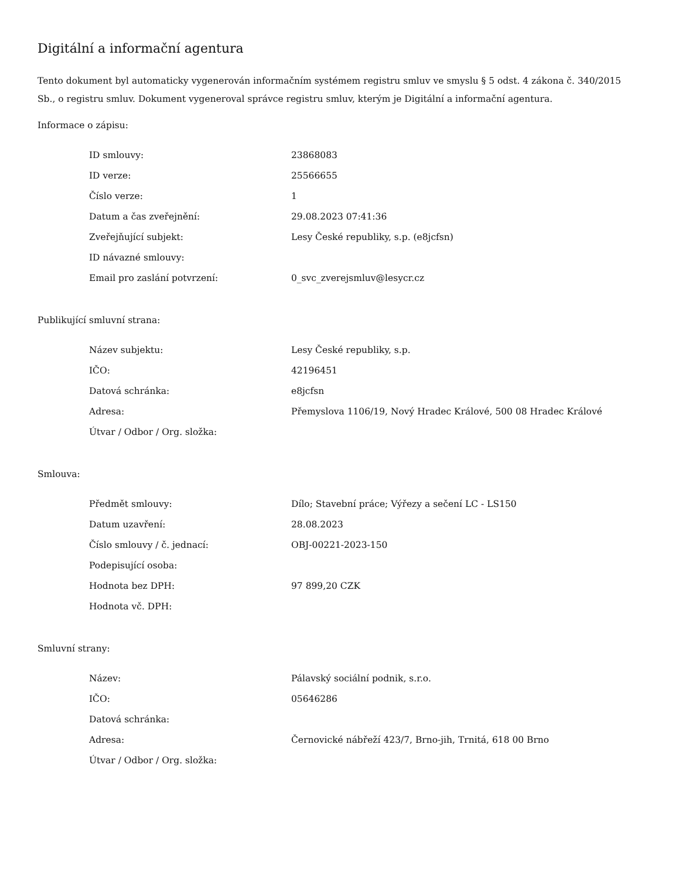Digitální a informační agentura
Tento dokument byl automaticky vygenerován informačním systémem registru smluv ve smyslu § 5 odst. 4 zákona č. 340/2015 Sb., o registru smluv. Dokument vygeneroval správce registru smluv, kterým je Digitální a informační agentura.
Informace o zápisu:
| ID smlouvy: | 23868083 |
| ID verze: | 25566655 |
| Číslo verze: | 1 |
| Datum a čas zveřejnění: | 29.08.2023 07:41:36 |
| Zveřejňující subjekt: | Lesy České republiky, s.p. (e8jcfsn) |
| ID návazné smlouvy: | |
| Email pro zaslání potvrzení: | 0_svc_zverejsmluv@lesycr.cz |
Publikující smluvní strana:
| Název subjektu: | Lesy České republiky, s.p. |
| IČO: | 42196451 |
| Datová schránka: | e8jcfsn |
| Adresa: | Přemyslova 1106/19, Nový Hradec Králové, 500 08 Hradec Králové |
| Útvar / Odbor / Org. složka: | |
Smlouva:
| Předmět smlouvy: | Dílo; Stavební práce; Výřezy a sečení LC - LS150 |
| Datum uzavření: | 28.08.2023 |
| Číslo smlouvy / č. jednací: | OBJ-00221-2023-150 |
| Podepisující osoba: | |
| Hodnota bez DPH: | 97 899,20 CZK |
| Hodnota vč. DPH: | |
Smluvní strany:
| Název: | Pálavský sociální podnik, s.r.o. |
| IČO: | 05646286 |
| Datová schránka: | |
| Adresa: | Černovické nábřeží 423/7, Brno-jih, Trnitá, 618 00 Brno |
| Útvar / Odbor / Org. složka: | |